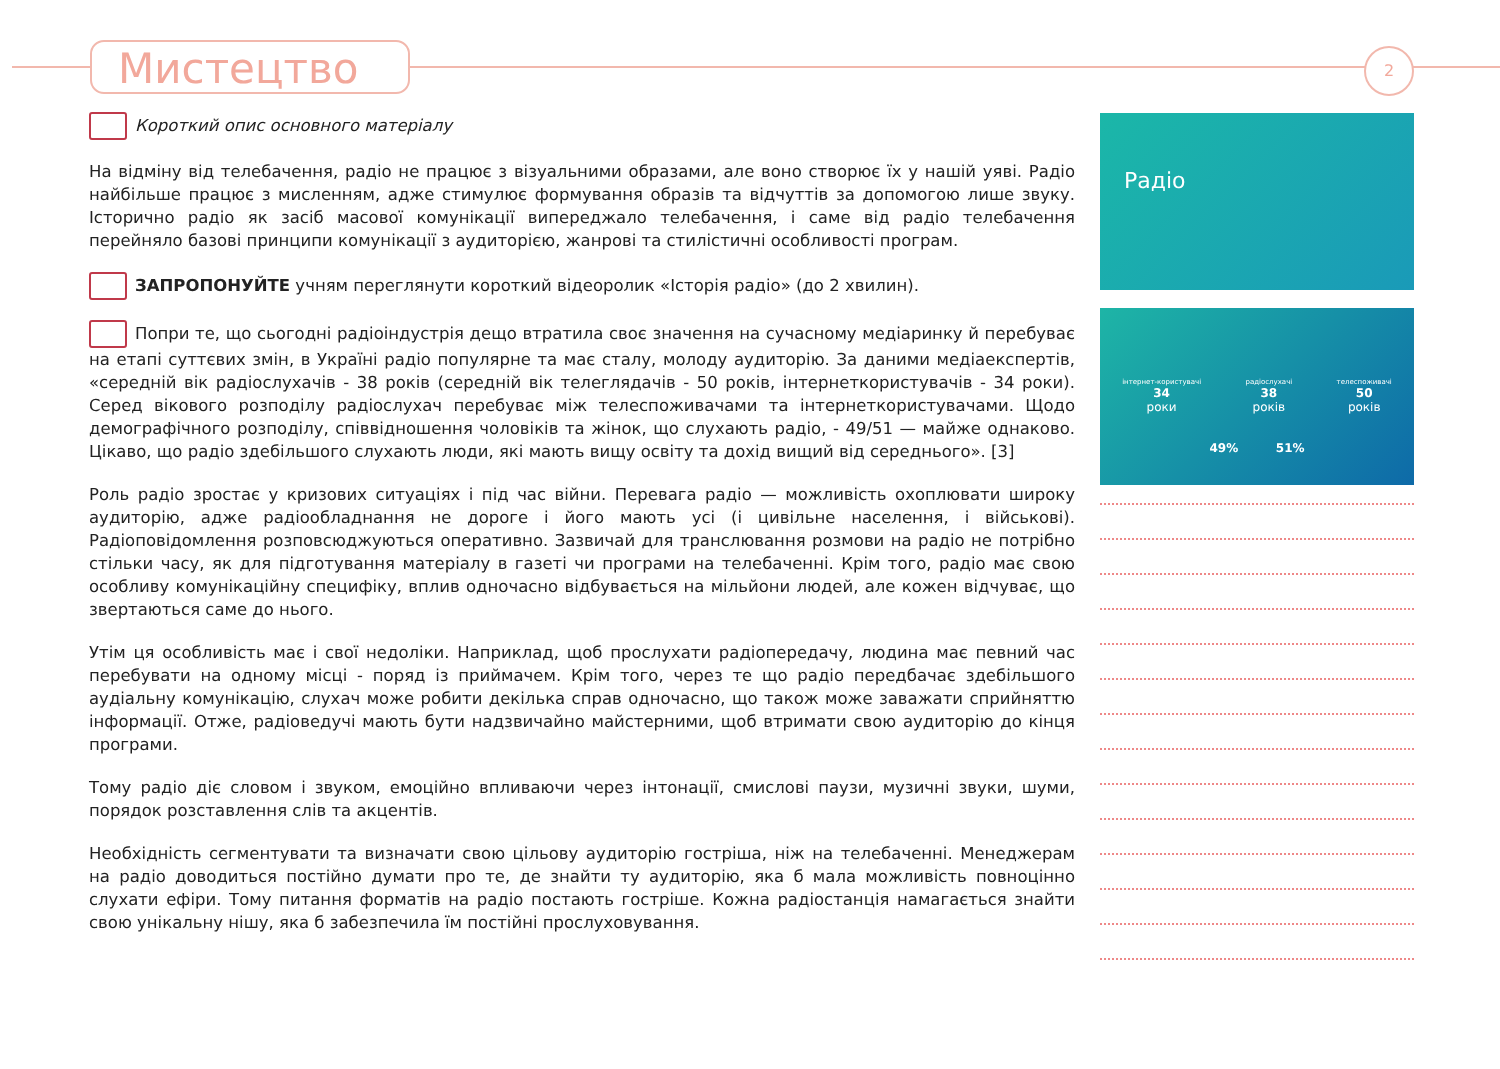Мистецтво 2
Короткий опис основного матеріалу
На відміну від телебачення, радіо не працює з візуальними образами, але воно створює їх у нашій уяві. Радіо найбільше працює з мисленням, адже стимулює формування образів та відчуттів за допомогою лише звуку. Історично радіо як засіб масової комунікації випереджало телебачення, і саме від радіо телебачення перейняло базові принципи комунікації з аудиторією, жанрові та стилістичні особливості програм.
ЗАПРОПОНУЙТЕ учням переглянути короткий відеоролик «Історія радіо» (до 2 хвилин).
Попри те, що сьогодні радіоіндустрія дещо втратила своє значення на сучасному медіаринку й перебуває на етапі суттєвих змін, в Україні радіо популярне та має сталу, молоду аудиторію. За даними медіаекспертів, «середній вік радіослухачів - 38 років (середній вік телеглядачів - 50 років, інтернеткористувачів - 34 роки). Серед вікового розподілу радіослухач перебуває між телеспоживачами та інтернеткористувачами. Щодо демографічного розподілу, співвідношення чоловіків та жінок, що слухають радіо, - 49/51 — майже однаково. Цікаво, що радіо здебільшого слухають люди, які мають вищу освіту та дохід вищий від середнього». [3]
Роль радіо зростає у кризових ситуаціях і під час війни. Перевага радіо — можливість охоплювати широку аудиторію, адже радіообладнання не дороге і його мають усі (і цивільне населення, і військові). Радіоповідомлення розповсюджуються оперативно. Зазвичай для транслювання розмови на радіо не потрібно стільки часу, як для підготування матеріалу в газеті чи програми на телебаченні. Крім того, радіо має свою особливу комунікаційну специфіку, вплив одночасно відбувається на мільйони людей, але кожен відчуває, що звертаються саме до нього.
Утім ця особливість має і свої недоліки. Наприклад, щоб прослухати радіопередачу, людина має певний час перебувати на одному місці - поряд із приймачем. Крім того, через те що радіо передбачає здебільшого аудіальну комунікацію, слухач може робити декілька справ одночасно, що також може заважати сприйняттю інформації. Отже, радіоведучі мають бути надзвичайно майстерними, щоб втримати свою аудиторію до кінця програми.
Тому радіо діє словом і звуком, емоційно впливаючи через інтонації, смислові паузи, музичні звуки, шуми, порядок розставлення слів та акцентів.
Необхідність сегментувати та визначати свою цільову аудиторію гостріша, ніж на телебаченні. Менеджерам на радіо доводиться постійно думати про те, де знайти ту аудиторію, яка б мала можливість повноцінно слухати ефіри. Тому питання форматів на радіо постають гостріше. Кожна радіостанція намагається знайти свою унікальну нішу, яка б забезпечила їм постійні прослуховування.
Радіо
інтернет-користувачі
34
роки
радіослухачі
38
років
телеспоживачі
50
років
49% 51%